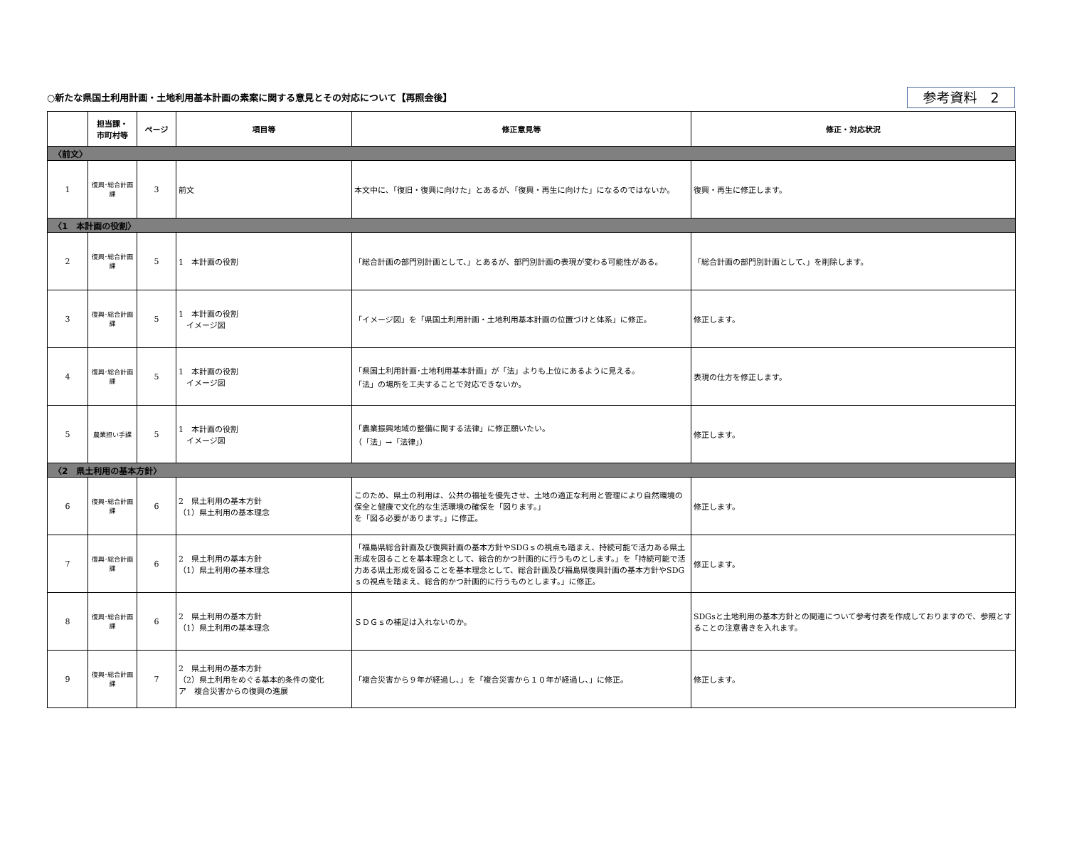○新たな県国土利用計画・土地利用基本計画の素案に関する意見とその対応について【再照会後】
参考資料　2
| | 担当課・ 市町村等 | ページ | 項目等 | 修正意見等 | 修正・対応状況 |
| --- | --- | --- | --- | --- | --- |
| 〈前文〉 | | | | | |
| 1 | 復興･総合計画課 | 3 | 前文 | 本文中に、「復旧・復興に向けた」とあるが、「復興・再生に向けた」になるのではないか。 | 復興・再生に修正します。 |
| 〈1 本計画の役割〉 | | | | | |
| 2 | 復興･総合計画課 | 5 | 1 本計画の役割 | 「総合計画の部門別計画として、」とあるが、部門別計画の表現が変わる可能性がある。 | 「総合計画の部門別計画として、」を削除します。 |
| 3 | 復興･総合計画課 | 5 | 1 本計画の役割 イメージ図 | 「イメージ図」を「県国土利用計画・土地利用基本計画の位置づけと体系」に修正。 | 修正します。 |
| 4 | 復興･総合計画課 | 5 | 1 本計画の役割 イメージ図 | 「県国土利用計画･土地利用基本計画」が「法」よりも上位にあるように見える。 「法」の場所を工夫することで対応できないか。 | 表現の仕方を修正します。 |
| 5 | 農業担い手課 | 5 | 1 本計画の役割 イメージ図 | 「農業振興地域の整備に関する法律」に修正願いたい。 （「法」→「法律」） | 修正します。 |
| 〈2 県土利用の基本方針〉 | | | | | |
| 6 | 復興･総合計画課 | 6 | 2 県土利用の基本方針 （1）県土利用の基本理念 | このため、県土の利用は、公共の福祉を優先させ、土地の適正な利用と管理により自然環境の保全と健康で文化的な生活環境の確保を「図ります。」 を「図る必要があります。」に修正。 | 修正します。 |
| 7 | 復興･総合計画課 | 6 | 2 県土利用の基本方針 （1）県土利用の基本理念 | 「福島県総合計画及び復興計画の基本方針やSDGｓの視点も踏まえ、持続可能で活力ある県土形成を図ることを基本理念として、総合的かつ計画的に行うものとします。」を「持続可能で活力ある県土形成を図ることを基本理念として、総合計画及び福島県復興計画の基本方針やSDGｓの視点を踏まえ、総合的かつ計画的に行うものとします。」に修正。 | 修正します。 |
| 8 | 復興･総合計画課 | 6 | 2 県土利用の基本方針 （1）県土利用の基本理念 | ＳＤＧｓの補足は入れないのか。 | SDGsと土地利用の基本方針との関連について参考付表を作成しておりますので、参照とすることの注意書きを入れます。 |
| 9 | 復興･総合計画課 | 7 | 2 県土利用の基本方針 （2）県土利用をめぐる基本的条件の変化 ア 複合災害からの復興の進展 | 「複合災害から９年が経過し、」を「複合災害から１０年が経過し、」に修正。 | 修正します。 |